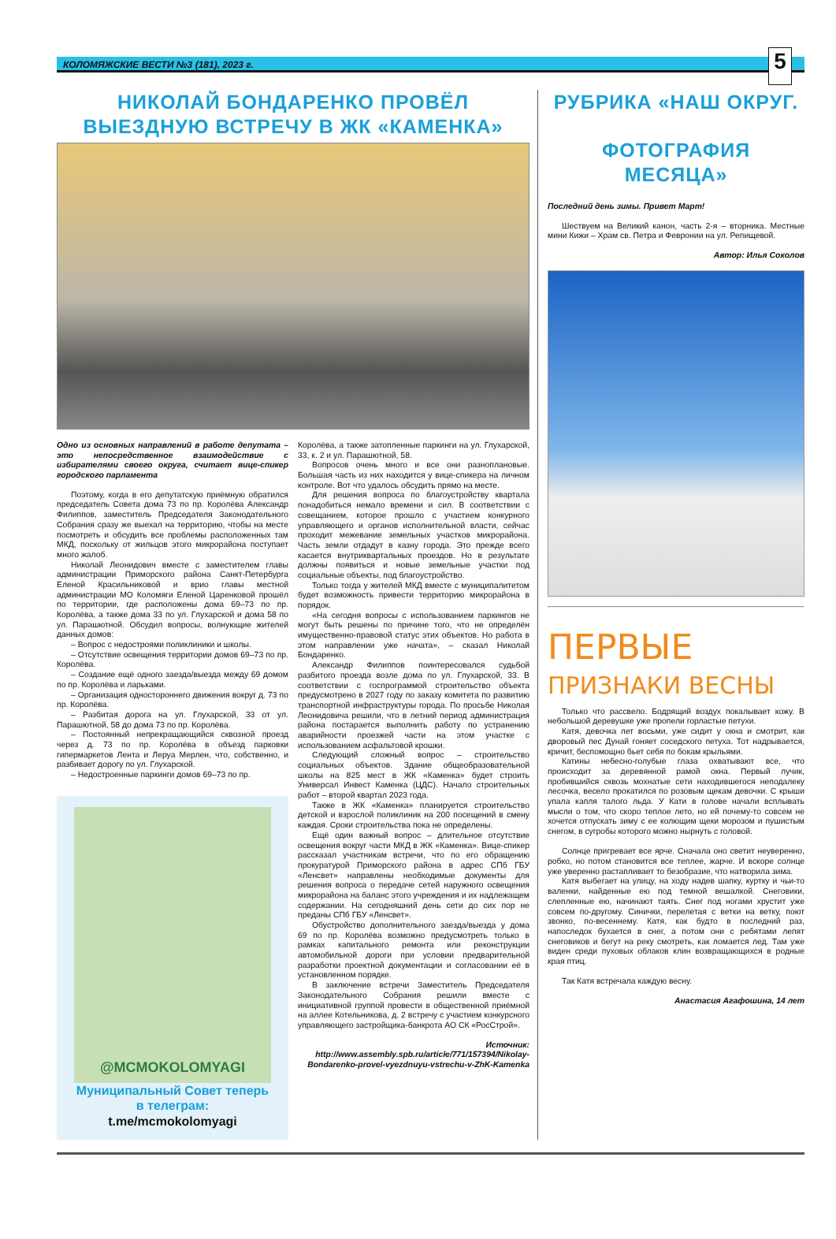КОЛОМЯЖСКИЕ ВЕСТИ №3 (181), 2023 г. 5
НИКОЛАЙ БОНДАРЕНКО ПРОВЁЛ ВЫЕЗДНУЮ ВСТРЕЧУ В ЖК «КАМЕНКА»
Одно из основных направлений в работе депутата – это непосредственное взаимодействие с избирателями своего округа, считает вице-спикер городского парламента
Поэтому, когда в его депутатскую приёмную обратился председатель Совета дома 73 по пр. Королёва Александр Филиппов, заместитель Председателя Законодательного Собрания сразу же выехал на территорию, чтобы на месте посмотреть и обсудить все проблемы расположенных там МКД, поскольку от жильцов этого микрорайона поступает много жалоб.
Николай Леонидович вместе с заместителем главы администрации Приморского района Санкт-Петербурга Еленой Красильниковой и врио главы местной администрации МО Коломяги Еленой Царенковой прошёл по территории, где расположены дома 69–73 по пр. Королёва, а также дома 33 по ул. Глухарской и дома 58 по ул. Парашютной. Обсудил вопросы, волнующие жителей данных домов:
– Вопрос с недостроями поликлиники и школы.
– Отсутствие освещения территории домов 69–73 по пр. Королёва.
– Создание ещё одного заезда/выезда между 69 домом по пр. Королёва и ларьками.
– Организация одностороннего движения вокруг д. 73 по пр. Королёва.
– Разбитая дорога на ул. Глухарской, 33 от ул. Парашютной, 58 до дома 73 по пр. Королёва.
– Постоянный непрекращающийся сквозной проезд через д. 73 по пр. Королёва в объезд парковки гипермаркетов Лента и Леруа Мерлен, что, собственно, и разбивает дорогу по ул. Глухарской.
– Недостроенные паркинги домов 69–73 по пр.
@MCMOKOLOMYAGI
Муниципальный Совет теперь в телеграм:
t.me/mcmokolomyagi
Королёва, а также затопленные паркинги на ул. Глухарской, 33, к. 2 и ул. Парашютной, 58.
Вопросов очень много и все они разноплановые. Большая часть из них находится у вице-спикера на личном контроле. Вот что удалось обсудить прямо на месте.
Для решения вопроса по благоустройству квартала понадобиться немало времени и сил. В соответствии с совещанием, которое прошло с участием конкурного управляющего и органов исполнительной власти, сейчас проходит межевание земельных участков микрорайона. Часть земли отдадут в казну города. Это прежде всего касается внутриквартальных проездов. Но в результате должны появиться и новые земельные участки под социальные объекты, под благоустройство.
Только тогда у жителей МКД вместе с муниципалитетом будет возможность привести территорию микрорайона в порядок.
«На сегодня вопросы с использованием паркингов не могут быть решены по причине того, что не определён имущественно-правовой статус этих объектов. Но работа в этом направлении уже начата», – сказал Николай Бондаренко.
Александр Филиппов поинтересовался судьбой разбитого проезда возле дома по ул. Глухарской, 33. В соответствии с госпрограммой строительство объекта предусмотрено в 2027 году по заказу комитета по развитию транспортной инфраструктуры города. По просьбе Николая Леонидовича решили, что в летний период администрация района постарается выполнить работу по устранению аварийности проезжей части на этом участке с использованием асфальтовой крошки.
Следующий сложный вопрос – строительство социальных объектов. Здание общеобразовательной школы на 825 мест в ЖК «Каменка» будет строить Универсал Инвест Каменка (ЦДС). Начало строительных работ – второй квартал 2023 года.
Также в ЖК «Каменка» планируется строительство детской и взрослой поликлиник на 200 посещений в смену каждая. Сроки строительства пока не определены.
Ещё один важный вопрос – длительное отсутствие освещения вокруг части МКД в ЖК «Каменка». Вице-спикер рассказал участникам встречи, что по его обращению прокуратурой Приморского района в адрес СПб ГБУ «Ленсвет» направлены необходимые документы для решения вопроса о передаче сетей наружного освещения микрорайона на баланс этого учреждения и их надлежащем содержании. На сегодняшний день сети до сих пор не преданы СПб ГБУ «Ленсвет».
Обустройство дополнительного заезда/выезда у дома 69 по пр. Королёва возможно предусмотреть только в рамках капитального ремонта или реконструкции автомобильной дороги при условии предварительной разработки проектной документации и согласовании её в установленном порядке.
В заключение встречи Заместитель Председателя Законодательного Собрания решили вместе с инициативной группой провести в общественной приёмной на аллее Котельникова, д. 2 встречу с участием конкурсного управляющего застройщика-банкрота АО СК «РосСтрой».
Источник: http://www.assembly.spb.ru/article/771/157394/Nikolay-Bondarenko-provel-vyezdnuyu-vstrechu-v-ZhK-Kamenka
РУБРИКА «НАШ ОКРУГ.
ФОТОГРАФИЯ МЕСЯЦА»
Последний день зимы. Привет Март!
Шествуем на Великий канон, часть 2-я – вторника. Местные мини Кижи – Храм св. Петра и Февронии на ул. Репищевой.
Автор: Илья Соколов
ПЕРВЫЕ
ПРИЗНАКИ ВЕСНЫ
Только что рассвело. Бодрящий воздух покалывает кожу. В небольшой деревушке уже пропели горластые петухи.
Катя, девочка лет восьми, уже сидит у окна и смотрит, как дворовый пес Дунай гоняет соседского петуха. Тот надрывается, кричит, беспомощно бьет себя по бокам крыльями.
Катины небесно-голубые глаза охватывают все, что происходит за деревянной рамой окна. Первый лучик, пробившийся сквозь мохнатые сети находившегося неподалеку лесочка, весело прокатился по розовым щекам девочки. С крыши упала капля талого льда. У Кати в голове начали всплывать мысли о том, что скоро теплое лето, но ей почему-то совсем не хочется отпускать зиму с ее колющим щеки морозом и пушистым снегом, в сугробы которого можно нырнуть с головой.
Солнце пригревает все ярче. Сначала оно светит неуверенно, робко, но потом становится все теплее, жарче. И вскоре солнце уже уверенно растапливает то безобразие, что натворила зима.
Катя выбегает на улицу, на ходу надев шапку, куртку и чьи-то валенки, найденные ею под темной вешалкой. Снеговики, слепленные ею, начинают таять. Снег под ногами хрустит уже совсем по-другому. Синички, перелетая с ветки на ветку, поют звонко, по-весеннему. Катя, как будто в последний раз, напоследок бухается в снег, а потом они с ребятами лепят снеговиков и бегут на реку смотреть, как ломается лед. Там уже виден среди пуховых облаков клин возвращающихся в родные края птиц.
Так Катя встречала каждую весну.
Анастасия Агафошина, 14 лет